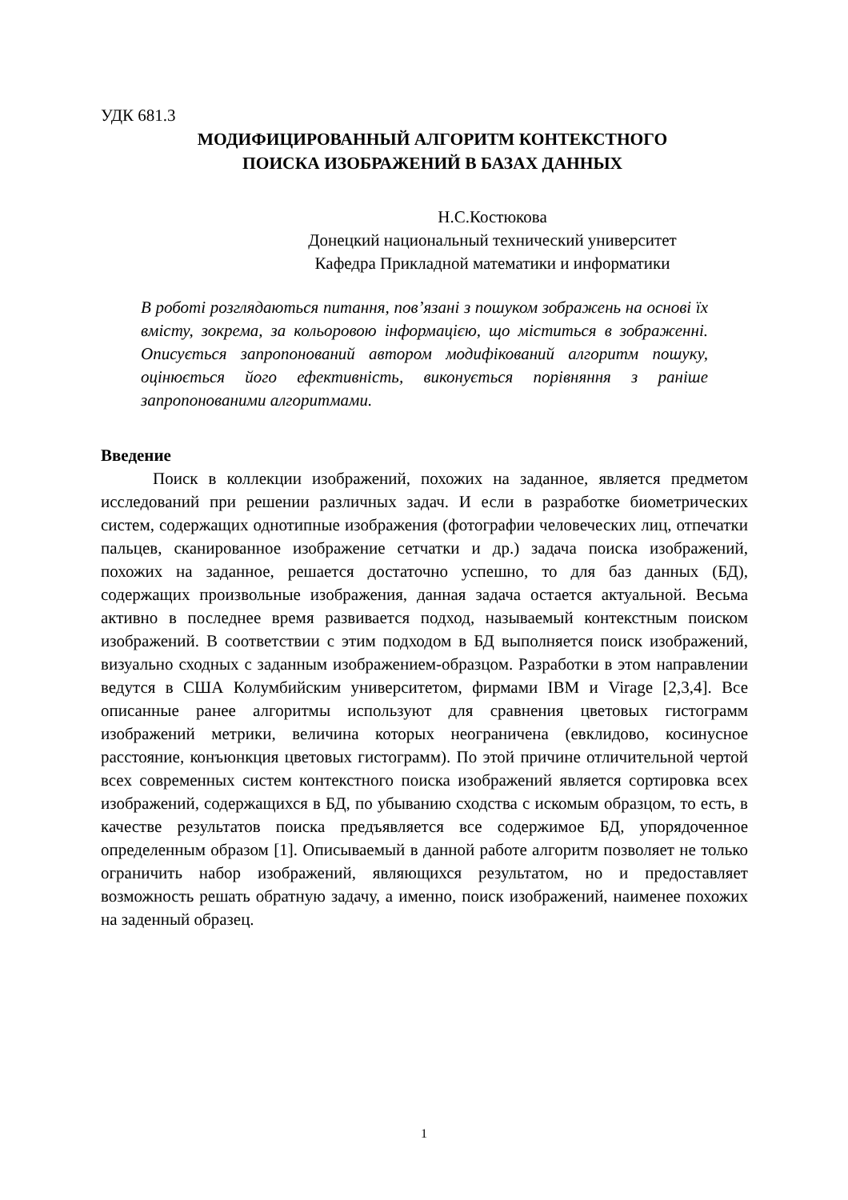УДК 681.3
МОДИФИЦИРОВАННЫЙ АЛГОРИТМ КОНТЕКСТНОГО
ПОИСКА ИЗОБРАЖЕНИЙ В БАЗАХ ДАННЫХ
Н.С.Костюкова
Донецкий национальный технический университет
Кафедра Прикладной математики и информатики
В роботі розглядаються питання, пов’язані з пошуком зображень на основі їх вмісту, зокрема, за кольоровою інформацією, що міститься в зображенні. Описується запропонований автором модифікований алгоритм пошуку, оцінюється його ефективність, виконується порівняння з раніше запропонованими алгоритмами.
Введение
Поиск в коллекции изображений, похожих на заданное, является предметом исследований при решении различных задач. И если в разработке биометрических систем, содержащих однотипные изображения (фотографии человеческих лиц, отпечатки пальцев, сканированное изображение сетчатки и др.) задача поиска изображений, похожих на заданное, решается достаточно успешно, то для баз данных (БД), содержащих произвольные изображения, данная задача остается актуальной. Весьма активно в последнее время развивается подход, называемый контекстным поиском изображений. В соответствии с этим подходом в БД выполняется поиск изображений, визуально сходных с заданным изображением-образцом. Разработки в этом направлении ведутся в США Колумбийским университетом, фирмами IBM и Virage [2,3,4]. Все описанные ранее алгоритмы используют для сравнения цветовых гистограмм изображений метрики, величина которых неограничена (евклидово, косинусное расстояние, конъюнкция цветовых гистограмм). По этой причине отличительной чертой всех современных систем контекстного поиска изображений является сортировка всех изображений, содержащихся в БД, по убыванию сходства с искомым образцом, то есть, в качестве результатов поиска предъявляется все содержимое БД, упорядоченное определенным образом [1]. Описываемый в данной работе алгоритм позволяет не только ограничить набор изображений, являющихся результатом, но и предоставляет возможность решать обратную задачу, а именно, поиск изображений, наименее похожих на заденный образец.
1